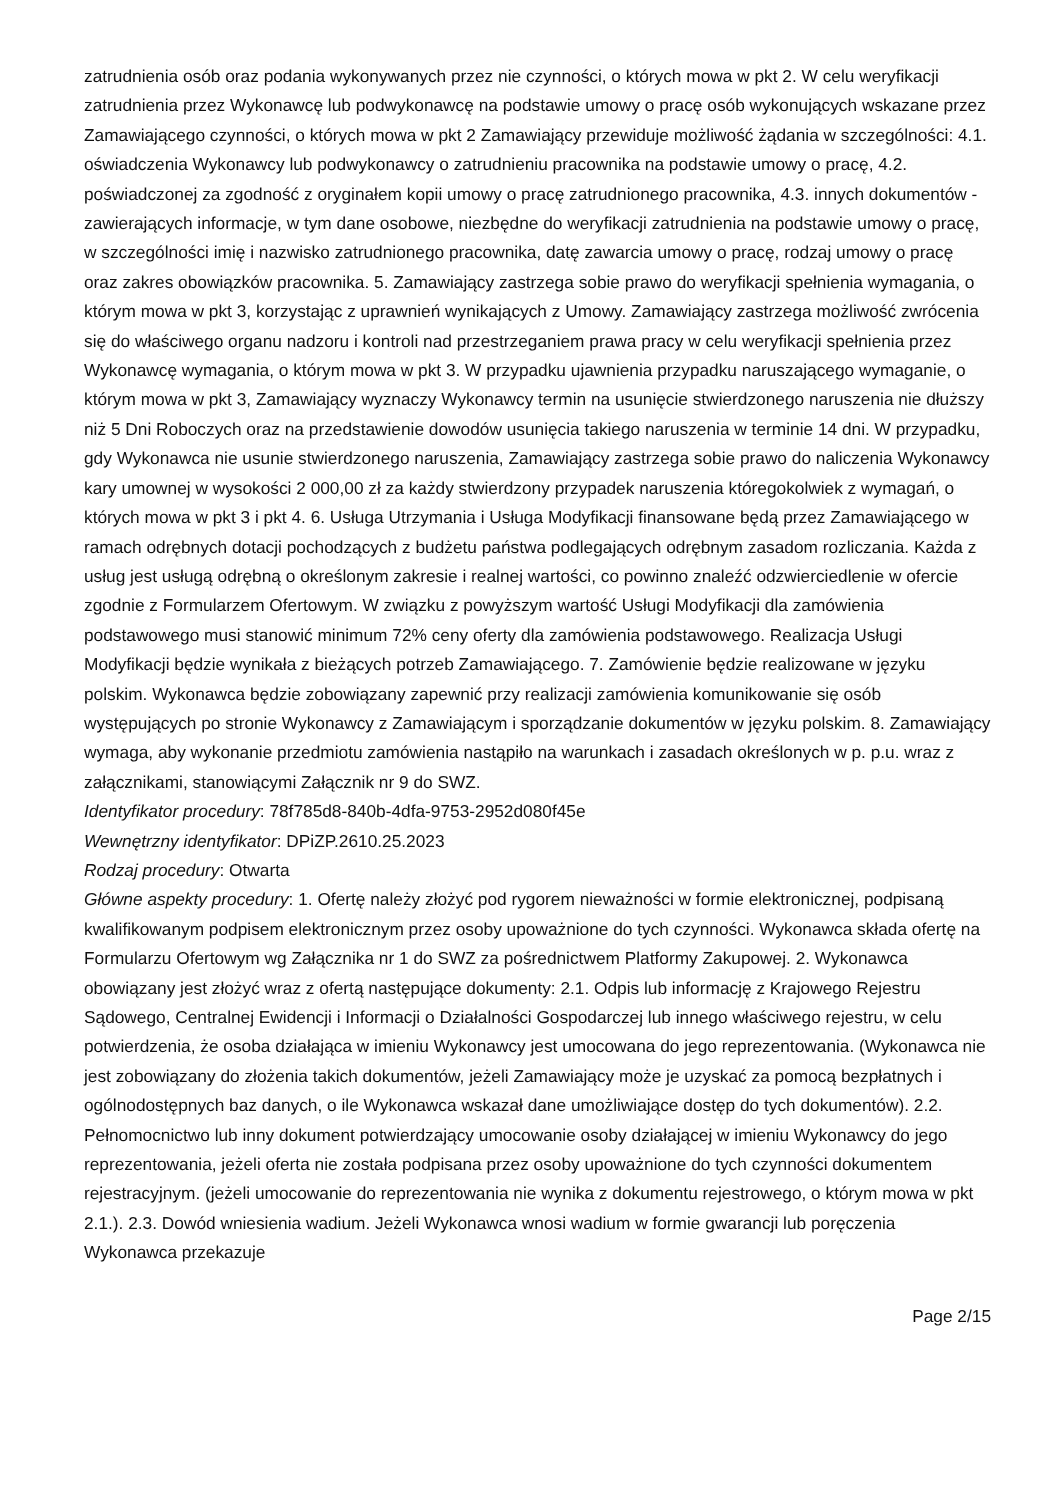zatrudnienia osób oraz podania wykonywanych przez nie czynności, o których mowa w pkt 2. W celu weryfikacji zatrudnienia przez Wykonawcę lub podwykonawcę na podstawie umowy o pracę osób wykonujących wskazane przez Zamawiającego czynności, o których mowa w pkt 2 Zamawiający przewiduje możliwość żądania w szczególności: 4.1. oświadczenia Wykonawcy lub podwykonawcy o zatrudnieniu pracownika na podstawie umowy o pracę, 4.2. poświadczonej za zgodność z oryginałem kopii umowy o pracę zatrudnionego pracownika, 4.3. innych dokumentów - zawierających informacje, w tym dane osobowe, niezbędne do weryfikacji zatrudnienia na podstawie umowy o pracę, w szczególności imię i nazwisko zatrudnionego pracownika, datę zawarcia umowy o pracę, rodzaj umowy o pracę oraz zakres obowiązków pracownika. 5. Zamawiający zastrzega sobie prawo do weryfikacji spełnienia wymagania, o którym mowa w pkt 3, korzystając z uprawnień wynikających z Umowy. Zamawiający zastrzega możliwość zwrócenia się do właściwego organu nadzoru i kontroli nad przestrzeganiem prawa pracy w celu weryfikacji spełnienia przez Wykonawcę wymagania, o którym mowa w pkt 3. W przypadku ujawnienia przypadku naruszającego wymaganie, o którym mowa w pkt 3, Zamawiający wyznaczy Wykonawcy termin na usunięcie stwierdzonego naruszenia nie dłuższy niż 5 Dni Roboczych oraz na przedstawienie dowodów usunięcia takiego naruszenia w terminie 14 dni. W przypadku, gdy Wykonawca nie usunie stwierdzonego naruszenia, Zamawiający zastrzega sobie prawo do naliczenia Wykonawcy kary umownej w wysokości 2 000,00 zł za każdy stwierdzony przypadek naruszenia któregokolwiek z wymagań, o których mowa w pkt 3 i pkt 4. 6. Usługa Utrzymania i Usługa Modyfikacji finansowane będą przez Zamawiającego w ramach odrębnych dotacji pochodzących z budżetu państwa podlegających odrębnym zasadom rozliczania. Każda z usług jest usługą odrębną o określonym zakresie i realnej wartości, co powinno znaleźć odzwierciedlenie w ofercie zgodnie z Formularzem Ofertowym. W związku z powyższym wartość Usługi Modyfikacji dla zamówienia podstawowego musi stanowić minimum 72% ceny oferty dla zamówienia podstawowego. Realizacja Usługi Modyfikacji będzie wynikała z bieżących potrzeb Zamawiającego. 7. Zamówienie będzie realizowane w języku polskim. Wykonawca będzie zobowiązany zapewnić przy realizacji zamówienia komunikowanie się osób występujących po stronie Wykonawcy z Zamawiającym i sporządzanie dokumentów w języku polskim. 8. Zamawiający wymaga, aby wykonanie przedmiotu zamówienia nastąpiło na warunkach i zasadach określonych w p. p.u. wraz z załącznikami, stanowiącymi Załącznik nr 9 do SWZ.
Identyfikator procedury: 78f785d8-840b-4dfa-9753-2952d080f45e
Wewnętrzny identyfikator: DPiZP.2610.25.2023
Rodzaj procedury: Otwarta
Główne aspekty procedury: 1. Ofertę należy złożyć pod rygorem nieważności w formie elektronicznej, podpisaną kwalifikowanym podpisem elektronicznym przez osoby upoważnione do tych czynności. Wykonawca składa ofertę na Formularzu Ofertowym wg Załącznika nr 1 do SWZ za pośrednictwem Platformy Zakupowej. 2. Wykonawca obowiązany jest złożyć wraz z ofertą następujące dokumenty: 2.1. Odpis lub informację z Krajowego Rejestru Sądowego, Centralnej Ewidencji i Informacji o Działalności Gospodarczej lub innego właściwego rejestru, w celu potwierdzenia, że osoba działająca w imieniu Wykonawcy jest umocowana do jego reprezentowania. (Wykonawca nie jest zobowiązany do złożenia takich dokumentów, jeżeli Zamawiający może je uzyskać za pomocą bezpłatnych i ogólnodostępnych baz danych, o ile Wykonawca wskazał dane umożliwiające dostęp do tych dokumentów). 2.2. Pełnomocnictwo lub inny dokument potwierdzający umocowanie osoby działającej w imieniu Wykonawcy do jego reprezentowania, jeżeli oferta nie została podpisana przez osoby upoważnione do tych czynności dokumentem rejestracyjnym. (jeżeli umocowanie do reprezentowania nie wynika z dokumentu rejestrowego, o którym mowa w pkt 2.1.). 2.3. Dowód wniesienia wadium. Jeżeli Wykonawca wnosi wadium w formie gwarancji lub poręczenia Wykonawca przekazuje
Page 2/15